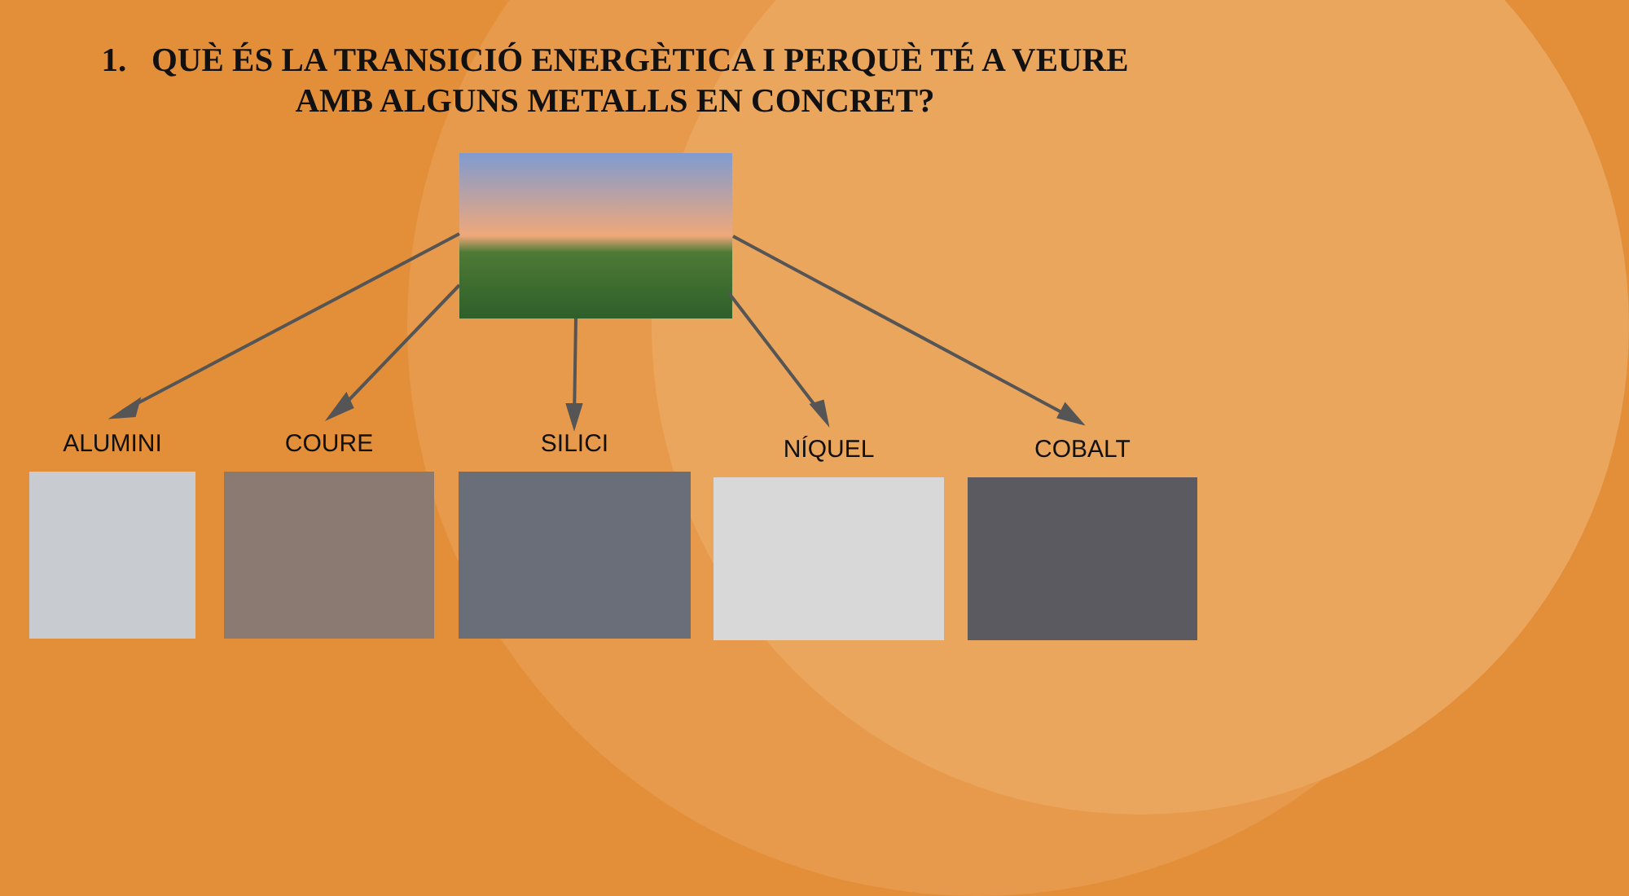1. QUÈ ÉS LA TRANSICIÓ ENERGÈTICA I PERQUÈ TÉ A VEURE AMB ALGUNS METALLS EN CONCRET?
ALUMINI COURE SILICI NÍQUEL COBALT